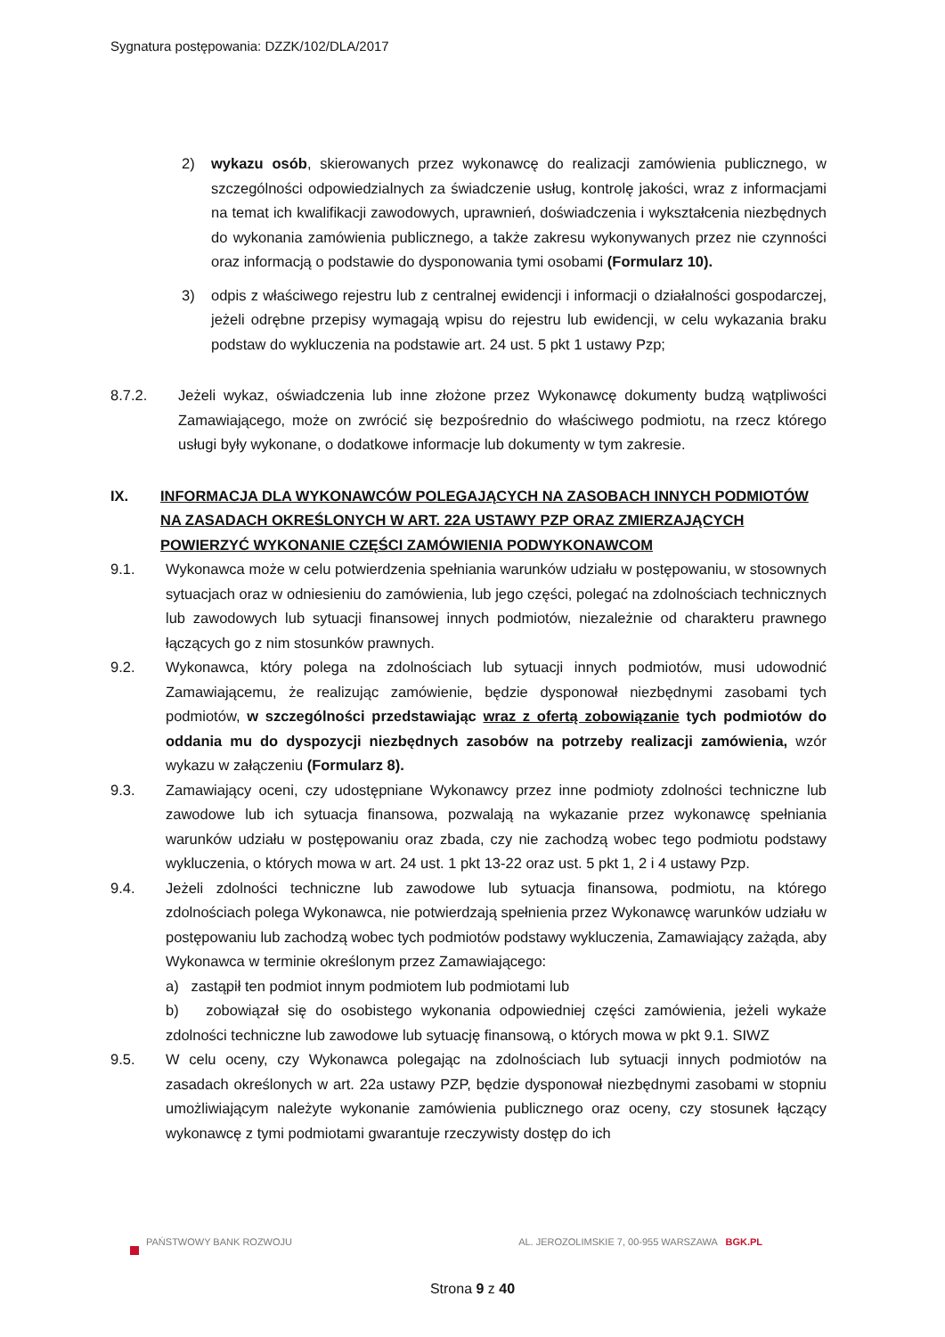Sygnatura postępowania: DZZK/102/DLA/2017
2) wykazu osób, skierowanych przez wykonawcę do realizacji zamówienia publicznego, w szczególności odpowiedzialnych za świadczenie usług, kontrolę jakości, wraz z informacjami na temat ich kwalifikacji zawodowych, uprawnień, doświadczenia i wykształcenia niezbędnych do wykonania zamówienia publicznego, a także zakresu wykonywanych przez nie czynności oraz informacją o podstawie do dysponowania tymi osobami (Formularz 10).
3) odpis z właściwego rejestru lub z centralnej ewidencji i informacji o działalności gospodarczej, jeżeli odrębne przepisy wymagają wpisu do rejestru lub ewidencji, w celu wykazania braku podstaw do wykluczenia na podstawie art. 24 ust. 5 pkt 1 ustawy Pzp;
8.7.2. Jeżeli wykaz, oświadczenia lub inne złożone przez Wykonawcę dokumenty budzą wątpliwości Zamawiającego, może on zwrócić się bezpośrednio do właściwego podmiotu, na rzecz którego usługi były wykonane, o dodatkowe informacje lub dokumenty w tym zakresie.
IX. INFORMACJA DLA WYKONAWCÓW POLEGAJĄCYCH NA ZASOBACH INNYCH PODMIOTÓW NA ZASADACH OKREŚLONYCH W ART. 22A USTAWY PZP ORAZ ZMIERZAJĄCYCH POWIERZYĆ WYKONANIE CZĘŚCI ZAMÓWIENIA PODWYKONAWCOM
9.1. Wykonawca może w celu potwierdzenia spełniania warunków udziału w postępowaniu, w stosownych sytuacjach oraz w odniesieniu do zamówienia, lub jego części, polegać na zdolnościach technicznych lub zawodowych lub sytuacji finansowej innych podmiotów, niezależnie od charakteru prawnego łączących go z nim stosunków prawnych.
9.2. Wykonawca, który polega na zdolnościach lub sytuacji innych podmiotów, musi udowodnić Zamawiającemu, że realizując zamówienie, będzie dysponował niezbędnymi zasobami tych podmiotów, w szczególności przedstawiając wraz z ofertą zobowiązanie tych podmiotów do oddania mu do dyspozycji niezbędnych zasobów na potrzeby realizacji zamówienia, wzór wykazu w załączeniu (Formularz 8).
9.3. Zamawiający oceni, czy udostępniane Wykonawcy przez inne podmioty zdolności techniczne lub zawodowe lub ich sytuacja finansowa, pozwalają na wykazanie przez wykonawcę spełniania warunków udziału w postępowaniu oraz zbada, czy nie zachodzą wobec tego podmiotu podstawy wykluczenia, o których mowa w art. 24 ust. 1 pkt 13-22 oraz ust. 5 pkt 1, 2 i 4 ustawy Pzp.
9.4. Jeżeli zdolności techniczne lub zawodowe lub sytuacja finansowa, podmiotu, na którego zdolnościach polega Wykonawca, nie potwierdzają spełnienia przez Wykonawcę warunków udziału w postępowaniu lub zachodzą wobec tych podmiotów podstawy wykluczenia, Zamawiający zażąda, aby Wykonawca w terminie określonym przez Zamawiającego:
a) zastąpił ten podmiot innym podmiotem lub podmiotami lub
b) zobowiązał się do osobistego wykonania odpowiedniej części zamówienia, jeżeli wykaże zdolności techniczne lub zawodowe lub sytuację finansową, o których mowa w pkt 9.1. SIWZ
9.5. W celu oceny, czy Wykonawca polegając na zdolnościach lub sytuacji innych podmiotów na zasadach określonych w art. 22a ustawy PZP, będzie dysponował niezbędnymi zasobami w stopniu umożliwiającym należyte wykonanie zamówienia publicznego oraz oceny, czy stosunek łączący wykonawcę z tymi podmiotami gwarantuje rzeczywisty dostęp do ich
PAŃSTWOWY BANK ROZWOJU AL. JEROZOLIMSKIE 7, 00-955 WARSZAWA BGK.PL
Strona 9 z 40